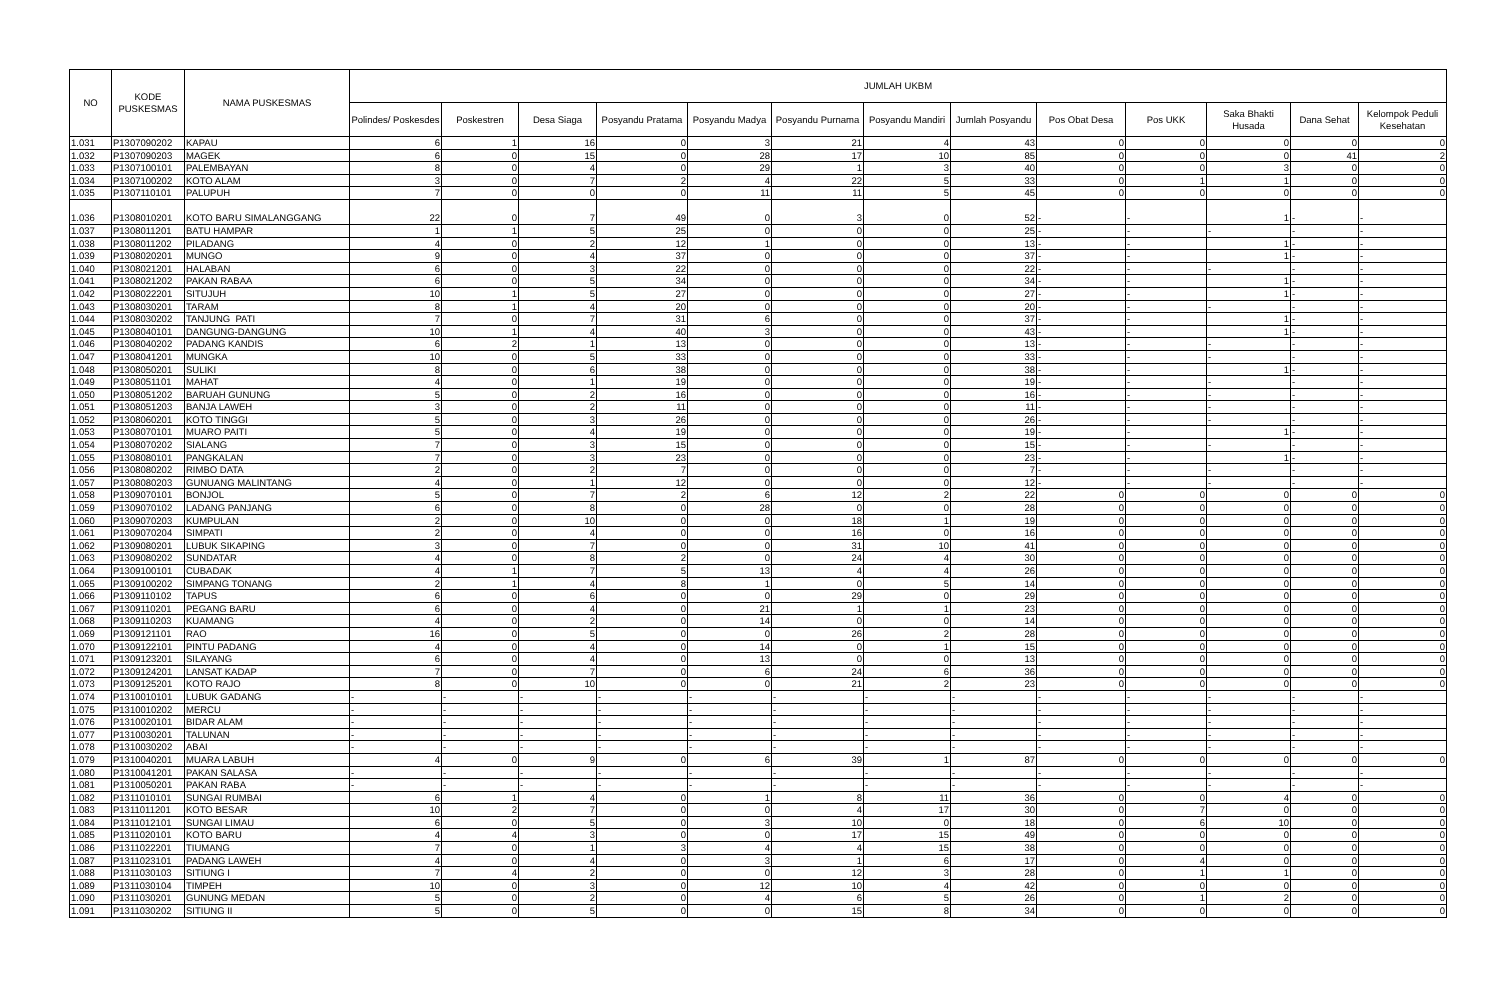| NO | KODE PUSKESMAS | NAMA PUSKESMAS | JUMLAH UKBM | | | | | | | | | | | | |
| --- | --- | --- | --- | --- | --- | --- | --- | --- | --- | --- | --- | --- | --- | --- | --- |
| | | | Polindes/ Poskesdes | Poskestren | Desa Siaga | Posyandu Pratama | Posyandu Madya | Posyandu Purnama | Posyandu Mandiri | Jumlah Posyandu | Pos Obat Desa | Pos UKK | Saka Bhakti Husada | Dana Sehat | Kelompok Peduli Kesehatan |
| 1.031 | P1307090202 | KAPAU | 6 | 1 | 16 | 0 | 3 | 21 | 4 | 43 | 0 | 0 | 0 | 0 | 0 |
| 1.032 | P1307090203 | MAGEK | 6 | 0 | 15 | 0 | 28 | 17 | 10 | 85 | 0 | 0 | 0 | 41 | 2 |
| 1.033 | P1307100101 | PALEMBAYAN | 8 | 0 | 4 | 0 | 29 | 1 | 3 | 40 | 0 | 0 | 3 | 0 | 0 |
| 1.034 | P1307100202 | KOTO ALAM | 3 | 0 | 7 | 2 | 4 | 22 | 5 | 33 | 0 | 1 | 1 | 0 | 0 |
| 1.035 | P1307110101 | PALUPUH | 7 | 0 | 0 | 0 | 11 | 11 | 5 | 45 | 0 | 0 | 0 | 0 | 0 |
| 1.036 | P1308010201 | KOTO BARU SIMALANGGANG | 22 | 0 | 7 | 49 | 0 | 3 | 0 | 52 | - | - | 1 | - | - |
| 1.037 | P1308011201 | BATU HAMPAR | 1 | 1 | 5 | 25 | 0 | 0 | 0 | 25 | - | - | - | - | - |
| 1.038 | P1308011202 | PILADANG | 4 | 0 | 2 | 12 | 1 | 0 | 0 | 13 | - | - | 1 | - | - |
| 1.039 | P1308020201 | MUNGO | 9 | 0 | 4 | 37 | 0 | 0 | 0 | 37 | - | - | 1 | - | - |
| 1.040 | P1308021201 | HALABAN | 6 | 0 | 3 | 22 | 0 | 0 | 0 | 22 | - | - | - | - | - |
| 1.041 | P1308021202 | PAKAN RABAA | 6 | 0 | 5 | 34 | 0 | 0 | 0 | 34 | - | - | 1 | - | - |
| 1.042 | P1308022201 | SITUJUH | 10 | 1 | 5 | 27 | 0 | 0 | 0 | 27 | - | - | 1 | - | - |
| 1.043 | P1308030201 | TARAM | 8 | 1 | 4 | 20 | 0 | 0 | 0 | 20 | - | - | - | - | - |
| 1.044 | P1308030202 | TANJUNG PATI | 7 | 0 | 7 | 31 | 6 | 0 | 0 | 37 | - | - | 1 | - | - |
| 1.045 | P1308040101 | DANGUNG-DANGUNG | 10 | 1 | 4 | 40 | 3 | 0 | 0 | 43 | - | - | 1 | - | - |
| 1.046 | P1308040202 | PADANG KANDIS | 6 | 2 | 1 | 13 | 0 | 0 | 0 | 13 | - | - | - | - | - |
| 1.047 | P1308041201 | MUNGKA | 10 | 0 | 5 | 33 | 0 | 0 | 0 | 33 | - | - | - | - | - |
| 1.048 | P1308050201 | SULIKI | 8 | 0 | 6 | 38 | 0 | 0 | 0 | 38 | - | - | 1 | - | - |
| 1.049 | P1308051101 | MAHAT | 4 | 0 | 1 | 19 | 0 | 0 | 0 | 19 | - | - | - | - | - |
| 1.050 | P1308051202 | BARUAH GUNUNG | 5 | 0 | 2 | 16 | 0 | 0 | 0 | 16 | - | - | - | - | - |
| 1.051 | P1308051203 | BANJA LAWEH | 3 | 0 | 2 | 11 | 0 | 0 | 0 | 11 | - | - | - | - | - |
| 1.052 | P1308060201 | KOTO TINGGI | 5 | 0 | 3 | 26 | 0 | 0 | 0 | 26 | - | - | - | - | - |
| 1.053 | P1308070101 | MUARO PAITI | 5 | 0 | 4 | 19 | 0 | 0 | 0 | 19 | - | - | 1 | - | - |
| 1.054 | P1308070202 | SIALANG | 7 | 0 | 3 | 15 | 0 | 0 | 0 | 15 | - | - | - | - | - |
| 1.055 | P1308080101 | PANGKALAN | 7 | 0 | 3 | 23 | 0 | 0 | 0 | 23 | - | - | 1 | - | - |
| 1.056 | P1308080202 | RIMBO DATA | 2 | 0 | 2 | 7 | 0 | 0 | 0 | 7 | - | - | - | - | - |
| 1.057 | P1308080203 | GUNUANG MALINTANG | 4 | 0 | 1 | 12 | 0 | 0 | 0 | 12 | - | - | - | - | - |
| 1.058 | P1309070101 | BONJOL | 5 | 0 | 7 | 2 | 6 | 12 | 2 | 22 | 0 | 0 | 0 | 0 | 0 |
| 1.059 | P1309070102 | LADANG PANJANG | 6 | 0 | 8 | 0 | 28 | 0 | 0 | 28 | 0 | 0 | 0 | 0 | 0 |
| 1.060 | P1309070203 | KUMPULAN | 2 | 0 | 10 | 0 | 0 | 18 | 1 | 19 | 0 | 0 | 0 | 0 | 0 |
| 1.061 | P1309070204 | SIMPATI | 2 | 0 | 4 | 0 | 0 | 16 | 0 | 16 | 0 | 0 | 0 | 0 | 0 |
| 1.062 | P1309080201 | LUBUK SIKAPING | 3 | 0 | 7 | 0 | 0 | 31 | 10 | 41 | 0 | 0 | 0 | 0 | 0 |
| 1.063 | P1309080202 | SUNDATAR | 4 | 0 | 8 | 2 | 0 | 24 | 4 | 30 | 0 | 0 | 0 | 0 | 0 |
| 1.064 | P1309100101 | CUBADAK | 4 | 1 | 7 | 5 | 13 | 4 | 4 | 26 | 0 | 0 | 0 | 0 | 0 |
| 1.065 | P1309100202 | SIMPANG TONANG | 2 | 1 | 4 | 8 | 1 | 0 | 5 | 14 | 0 | 0 | 0 | 0 | 0 |
| 1.066 | P1309110102 | TAPUS | 6 | 0 | 6 | 0 | 0 | 29 | 0 | 29 | 0 | 0 | 0 | 0 | 0 |
| 1.067 | P1309110201 | PEGANG BARU | 6 | 0 | 4 | 0 | 21 | 1 | 1 | 23 | 0 | 0 | 0 | 0 | 0 |
| 1.068 | P1309110203 | KUAMANG | 4 | 0 | 2 | 0 | 14 | 0 | 0 | 14 | 0 | 0 | 0 | 0 | 0 |
| 1.069 | P1309121101 | RAO | 16 | 0 | 5 | 0 | 0 | 26 | 2 | 28 | 0 | 0 | 0 | 0 | 0 |
| 1.070 | P1309122101 | PINTU PADANG | 4 | 0 | 4 | 0 | 14 | 0 | 1 | 15 | 0 | 0 | 0 | 0 | 0 |
| 1.071 | P1309123201 | SILAYANG | 6 | 0 | 4 | 0 | 13 | 0 | 0 | 13 | 0 | 0 | 0 | 0 | 0 |
| 1.072 | P1309124201 | LANSAT KADAP | 7 | 0 | 7 | 0 | 6 | 24 | 6 | 36 | 0 | 0 | 0 | 0 | 0 |
| 1.073 | P1309125201 | KOTO RAJO | 8 | 0 | 10 | 0 | 0 | 21 | 2 | 23 | 0 | 0 | 0 | 0 | 0 |
| 1.074 | P1310010101 | LUBUK GADANG | - | - | - | - | - | - | - | - | - | - | - | - | - |
| 1.075 | P1310010202 | MERCU | - | - | - | - | - | - | - | - | - | - | - | - | - |
| 1.076 | P1310020101 | BIDAR ALAM | - | - | - | - | - | - | - | - | - | - | - | - | - |
| 1.077 | P1310030201 | TALUNAN | - | - | - | - | - | - | - | - | - | - | - | - | - |
| 1.078 | P1310030202 | ABAI | - | - | - | - | - | - | - | - | - | - | - | - | - |
| 1.079 | P1310040201 | MUARA LABUH | 4 | 0 | 9 | 0 | 6 | 39 | 1 | 87 | 0 | 0 | 0 | 0 | 0 |
| 1.080 | P1310041201 | PAKAN SALASA | - | - | - | - | - | - | - | - | - | - | - | - | - |
| 1.081 | P1310050201 | PAKAN RABA | - | - | - | - | - | - | - | - | - | - | - | - | - |
| 1.082 | P1311010101 | SUNGAI RUMBAI | 6 | 1 | 4 | 0 | 1 | 8 | 11 | 36 | 0 | 0 | 4 | 0 | 0 |
| 1.083 | P1311011201 | KOTO BESAR | 10 | 2 | 7 | 0 | 0 | 4 | 17 | 30 | 0 | 7 | 0 | 0 | 0 |
| 1.084 | P1311012101 | SUNGAI LIMAU | 6 | 0 | 5 | 0 | 3 | 10 | 0 | 18 | 0 | 6 | 10 | 0 | 0 |
| 1.085 | P1311020101 | KOTO BARU | 4 | 4 | 3 | 0 | 0 | 17 | 15 | 49 | 0 | 0 | 0 | 0 | 0 |
| 1.086 | P1311022201 | TIUMANG | 7 | 0 | 1 | 3 | 4 | 4 | 15 | 38 | 0 | 0 | 0 | 0 | 0 |
| 1.087 | P1311023101 | PADANG LAWEH | 4 | 0 | 4 | 0 | 3 | 1 | 6 | 17 | 0 | 4 | 0 | 0 | 0 |
| 1.088 | P1311030103 | SITIUNG I | 7 | 4 | 2 | 0 | 0 | 12 | 3 | 28 | 0 | 1 | 1 | 0 | 0 |
| 1.089 | P1311030104 | TIMPEH | 10 | 0 | 3 | 0 | 12 | 10 | 4 | 42 | 0 | 0 | 0 | 0 | 0 |
| 1.090 | P1311030201 | GUNUNG MEDAN | 5 | 0 | 2 | 0 | 4 | 6 | 5 | 26 | 0 | 1 | 2 | 0 | 0 |
| 1.091 | P1311030202 | SITIUNG II | 5 | 0 | 5 | 0 | 0 | 15 | 8 | 34 | 0 | 0 | 0 | 0 | 0 |